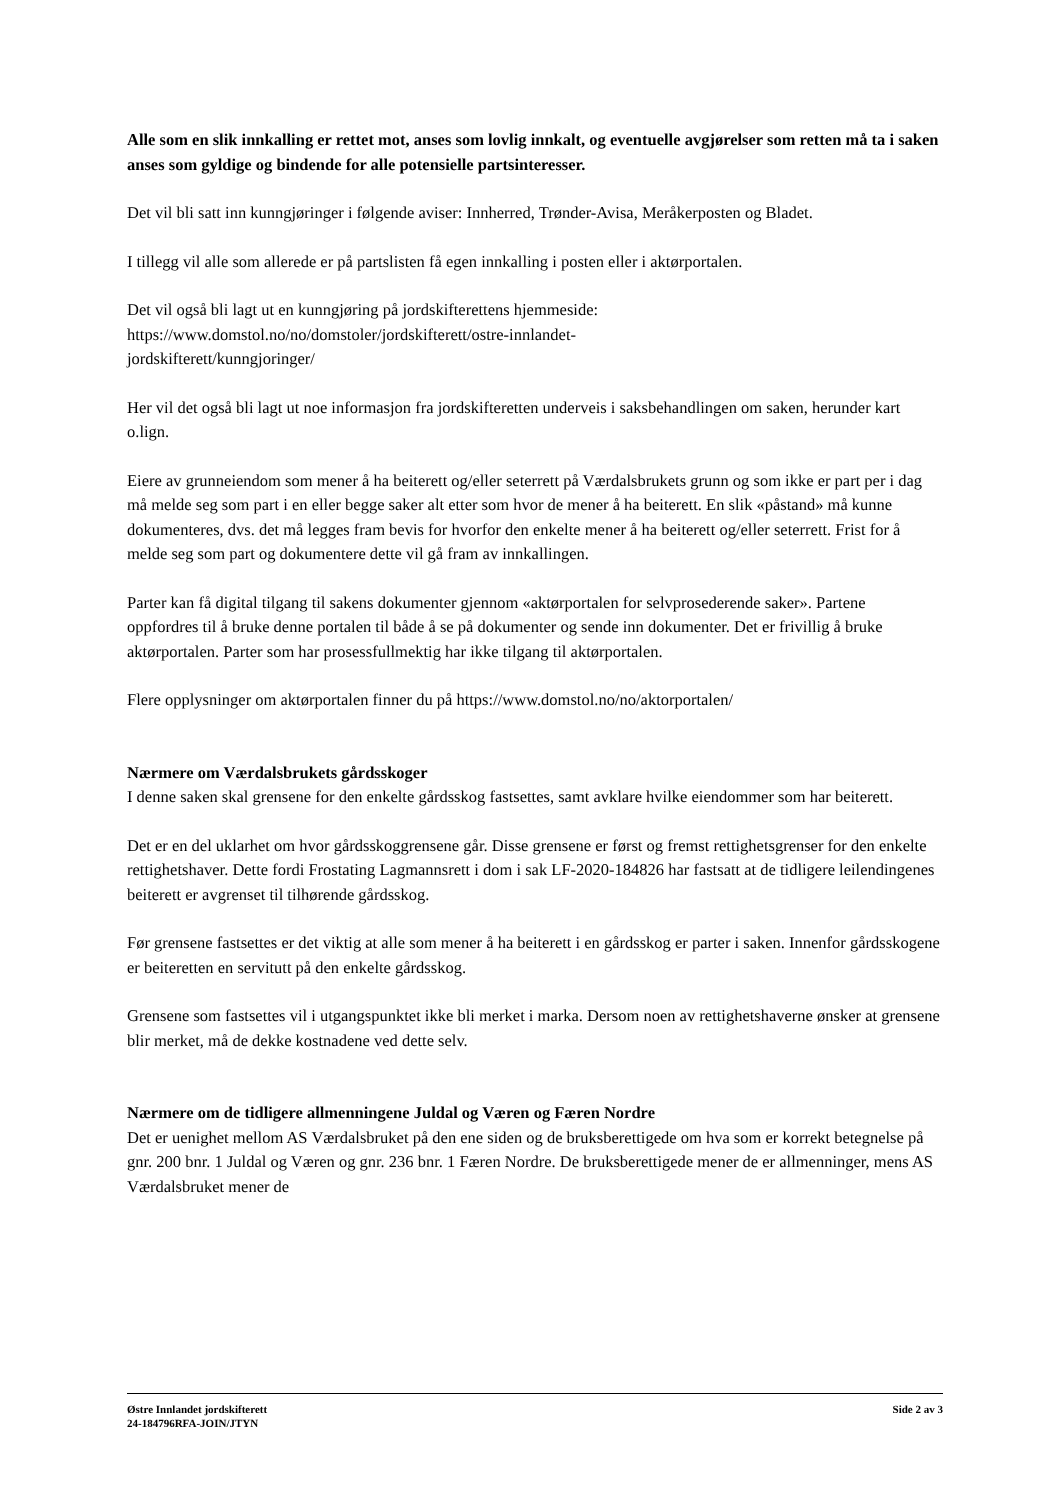Alle som en slik innkalling er rettet mot, anses som lovlig innkalt, og eventuelle avgjørelser som retten må ta i saken anses som gyldige og bindende for alle potensielle partsinteresser.
Det vil bli satt inn kunngjøringer i følgende aviser: Innherred, Trønder-Avisa, Meråkerposten og Bladet.
I tillegg vil alle som allerede er på partslisten få egen innkalling i posten eller i aktørportalen.
Det vil også bli lagt ut en kunngjøring på jordskifterettens hjemmeside:
https://www.domstol.no/no/domstoler/jordskifterett/ostre-innlandet-
jordskifterett/kunngjoringer/
Her vil det også bli lagt ut noe informasjon fra jordskifteretten underveis i saksbehandlingen om saken, herunder kart o.lign.
Eiere av grunneiendom som mener å ha beiterett og/eller seterrett på Værdalsbrukets grunn og som ikke er part per i dag må melde seg som part i en eller begge saker alt etter som hvor de mener å ha beiterett. En slik «påstand» må kunne dokumenteres, dvs. det må legges fram bevis for hvorfor den enkelte mener å ha beiterett og/eller seterrett. Frist for å melde seg som part og dokumentere dette vil gå fram av innkallingen.
Parter kan få digital tilgang til sakens dokumenter gjennom «aktørportalen for selvprosederende saker». Partene oppfordres til å bruke denne portalen til både å se på dokumenter og sende inn dokumenter. Det er frivillig å bruke aktørportalen. Parter som har prosessfullmektig har ikke tilgang til aktørportalen.
Flere opplysninger om aktørportalen finner du på https://www.domstol.no/no/aktorportalen/
Nærmere om Værdalsbrukets gårdsskoger
I denne saken skal grensene for den enkelte gårdsskog fastsettes, samt avklare hvilke eiendommer som har beiterett.
Det er en del uklarhet om hvor gårdsskoggrensene går. Disse grensene er først og fremst rettighetsgrenser for den enkelte rettighetshaver. Dette fordi Frostating Lagmannsrett i dom i sak LF-2020-184826 har fastsatt at de tidligere leilendingenes beiterett er avgrenset til tilhørende gårdsskog.
Før grensene fastsettes er det viktig at alle som mener å ha beiterett i en gårdsskog er parter i saken. Innenfor gårdsskogene er beiteretten en servitutt på den enkelte gårdsskog.
Grensene som fastsettes vil i utgangspunktet ikke bli merket i marka. Dersom noen av rettighetshaverne ønsker at grensene blir merket, må de dekke kostnadene ved dette selv.
Nærmere om de tidligere allmenningene Juldal og Væren og Færen Nordre
Det er uenighet mellom AS Værdalsbruket på den ene siden og de bruksberettigede om hva som er korrekt betegnelse på gnr. 200 bnr. 1 Juldal og Væren og gnr. 236 bnr. 1 Færen Nordre. De bruksberettigede mener de er allmenninger, mens AS Værdalsbruket mener de
Østre Innlandet jordskifterett
24-184796RFA-JOIN/JTYN
Side 2 av 3